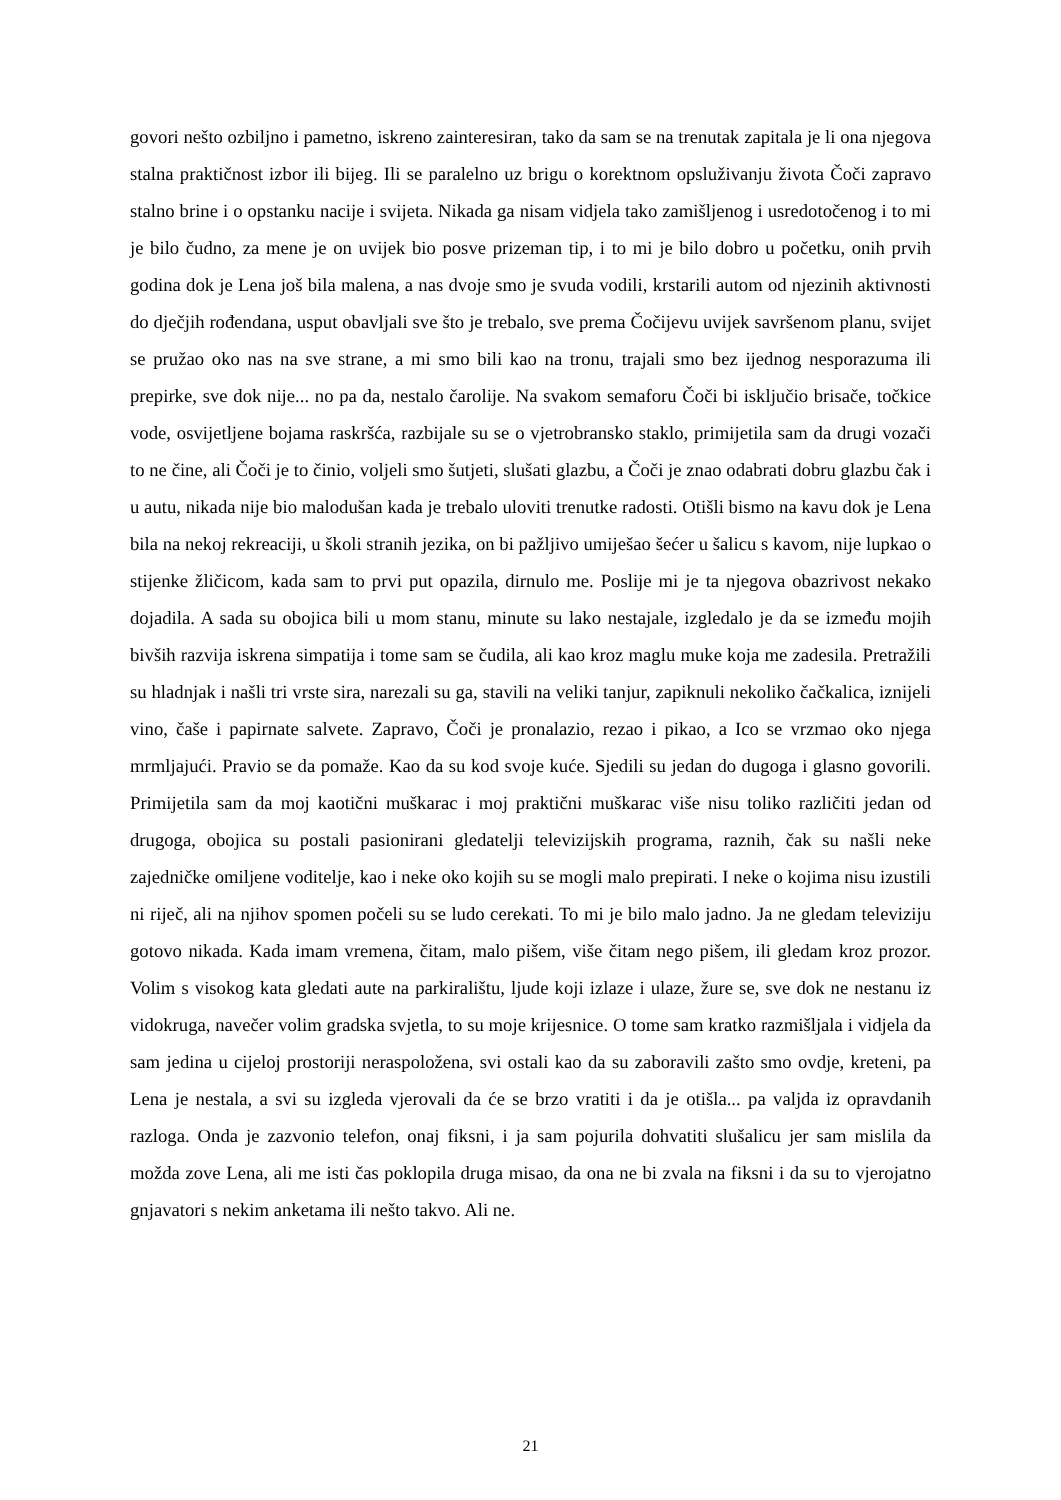govori nešto ozbiljno i pametno, iskreno zainteresiran, tako da sam se na trenutak zapitala je li ona njegova stalna praktičnost izbor ili bijeg. Ili se paralelno uz brigu o korektnom opsluživanju života Čoči zapravo stalno brine i o opstanku nacije i svijeta. Nikada ga nisam vidjela tako zamišljenog i usredotočenog i to mi je bilo čudno, za mene je on uvijek bio posve prizeman tip, i to mi je bilo dobro u početku, onih prvih godina dok je Lena još bila malena, a nas dvoje smo je svuda vodili, krstarili autom od njezinih aktivnosti do dječjih rođendana, usput obavljali sve što je trebalo, sve prema Čočijevu uvijek savršenom planu, svijet se pružao oko nas na sve strane, a mi smo bili kao na tronu, trajali smo bez ijednog nesporazuma ili prepirke, sve dok nije... no pa da, nestalo čarolije. Na svakom semaforu Čoči bi isključio brisače, točkice vode, osvijetljene bojama raskršća, razbijale su se o vjetrobransko staklo, primijetila sam da drugi vozači to ne čine, ali Čoči je to činio, voljeli smo šutjeti, slušati glazbu, a Čoči je znao odabrati dobru glazbu čak i u autu, nikada nije bio malodušan kada je trebalo uloviti trenutke radosti. Otišli bismo na kavu dok je Lena bila na nekoj rekreaciji, u školi stranih jezika, on bi pažljivo umiješao šećer u šalicu s kavom, nije lupkao o stijenke žličicom, kada sam to prvi put opazila, dirnulo me. Poslije mi je ta njegova obazrivost nekako dojadila. A sada su obojica bili u mom stanu, minute su lako nestajale, izgledalo je da se između mojih bivših razvija iskrena simpatija i tome sam se čudila, ali kao kroz maglu muke koja me zadesila. Pretražili su hladnjak i našli tri vrste sira, narezali su ga, stavili na veliki tanjur, zapiknuli nekoliko čačkalica, iznijeli vino, čaše i papirnate salvete. Zapravo, Čoči je pronalazio, rezao i pikao, a Ico se vrzmao oko njega mrmljajući. Pravio se da pomaže. Kao da su kod svoje kuće. Sjedili su jedan do dugoga i glasno govorili. Primijetila sam da moj kaotični muškarac i moj praktični muškarac više nisu toliko različiti jedan od drugoga, obojica su postali pasionirani gledatelji televizijskih programa, raznih, čak su našli neke zajedničke omiljene voditelje, kao i neke oko kojih su se mogli malo prepirati. I neke o kojima nisu izustili ni riječ, ali na njihov spomen počeli su se ludo cerekati. To mi je bilo malo jadno. Ja ne gledam televiziju gotovo nikada. Kada imam vremena, čitam, malo pišem, više čitam nego pišem, ili gledam kroz prozor. Volim s visokog kata gledati aute na parkiralištu, ljude koji izlaze i ulaze, žure se, sve dok ne nestanu iz vidokruga, navečer volim gradska svjetla, to su moje krijesnice. O tome sam kratko razmišljala i vidjela da sam jedina u cijeloj prostoriji neraspoložena, svi ostali kao da su zaboravili zašto smo ovdje, kreteni, pa Lena je nestala, a svi su izgleda vjerovali da će se brzo vratiti i da je otišla... pa valjda iz opravdanih razloga. Onda je zazvonio telefon, onaj fiksni, i ja sam pojurila dohvatiti slušalicu jer sam mislila da možda zove Lena, ali me isti čas poklopila druga misao, da ona ne bi zvala na fiksni i da su to vjerojatno gnjavatori s nekim anketama ili nešto takvo. Ali ne.
21